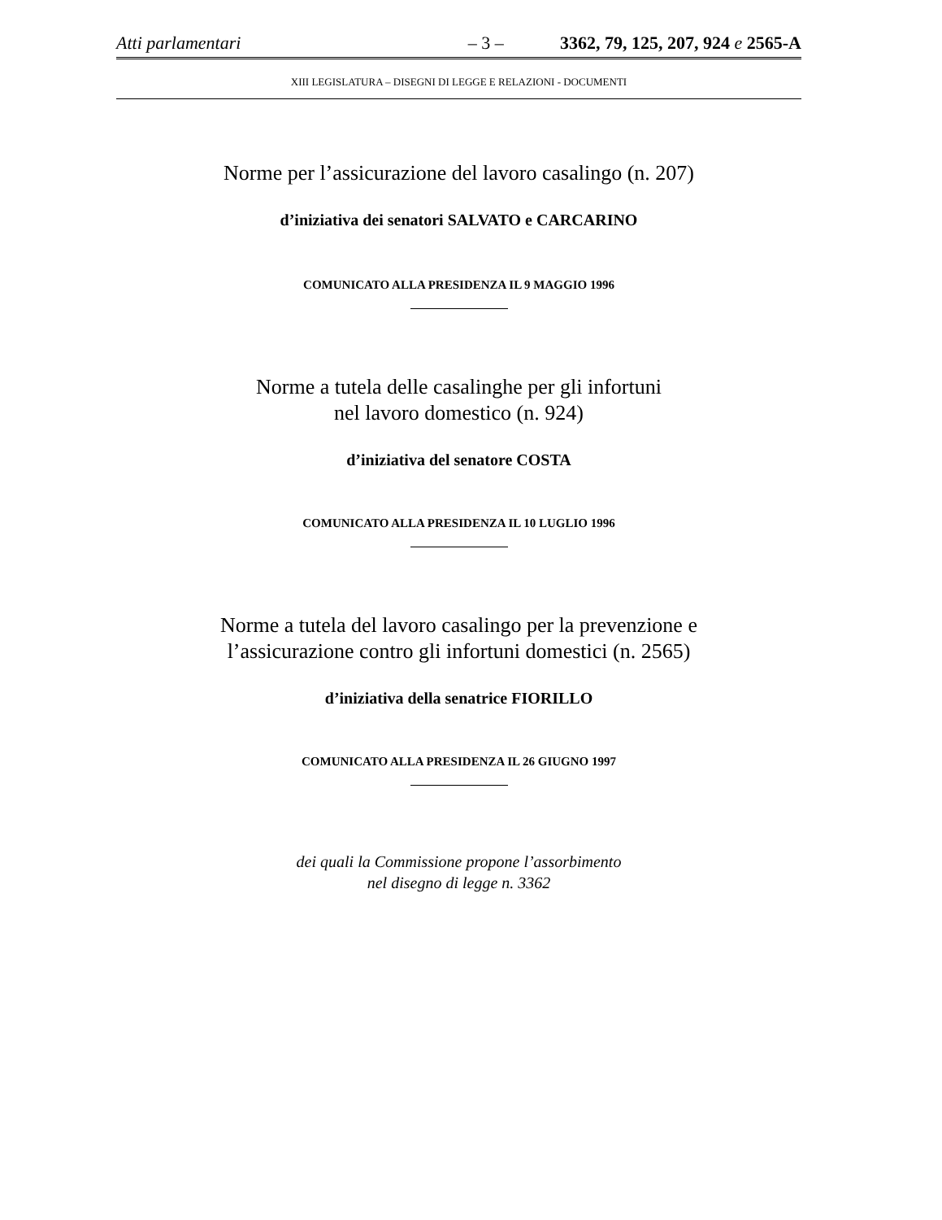Atti parlamentari – 3 – 3362, 79, 125, 207, 924 e 2565-A
XIII LEGISLATURA – DISEGNI DI LEGGE E RELAZIONI - DOCUMENTI
Norme per l’assicurazione del lavoro casalingo (n. 207)
d’iniziativa dei senatori SALVATO e CARCARINO
COMUNICATO ALLA PRESIDENZA IL 9 MAGGIO 1996
Norme a tutela delle casalinghe per gli infortuni
nel lavoro domestico (n. 924)
d’iniziativa del senatore COSTA
COMUNICATO ALLA PRESIDENZA IL 10 LUGLIO 1996
Norme a tutela del lavoro casalingo per la prevenzione e
l’assicurazione contro gli infortuni domestici (n. 2565)
d’iniziativa della senatrice FIORILLO
COMUNICATO ALLA PRESIDENZA IL 26 GIUGNO 1997
dei quali la Commissione propone l’assorbimento
nel disegno di legge n. 3362